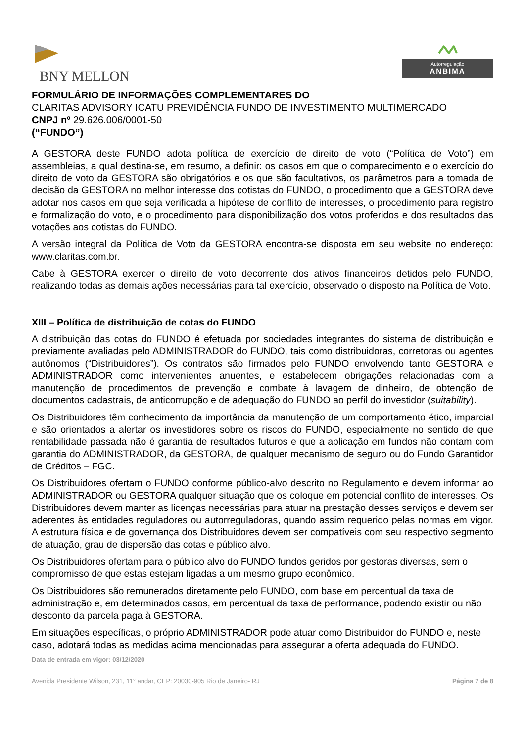BNY MELLON
Autorregulação
ANBIMA
FORMULÁRIO DE INFORMAÇÕES COMPLEMENTARES DO
CLARITAS ADVISORY ICATU PREVIDÊNCIA FUNDO DE INVESTIMENTO MULTIMERCADO
CNPJ nº 29.626.006/0001-50
(“FUNDO”)
A GESTORA deste FUNDO adota política de exercício de direito de voto (“Política de Voto”) em assembleias, a qual destina-se, em resumo, a definir: os casos em que o comparecimento e o exercício do direito de voto da GESTORA são obrigatórios e os que são facultativos, os parâmetros para a tomada de decisão da GESTORA no melhor interesse dos cotistas do FUNDO, o procedimento que a GESTORA deve adotar nos casos em que seja verificada a hipótese de conflito de interesses, o procedimento para registro e formalização do voto, e o procedimento para disponibilização dos votos proferidos e dos resultados das votações aos cotistas do FUNDO.
A versão integral da Política de Voto da GESTORA encontra-se disposta em seu website no endereço: www.claritas.com.br.
Cabe à GESTORA exercer o direito de voto decorrente dos ativos financeiros detidos pelo FUNDO, realizando todas as demais ações necessárias para tal exercício, observado o disposto na Política de Voto.
XIII – Política de distribuição de cotas do FUNDO
A distribuição das cotas do FUNDO é efetuada por sociedades integrantes do sistema de distribuição e previamente avaliadas pelo ADMINISTRADOR do FUNDO, tais como distribuidoras, corretoras ou agentes autônomos (“Distribuidores”). Os contratos são firmados pelo FUNDO envolvendo tanto GESTORA e ADMINISTRADOR como intervenientes anuentes, e estabelecem obrigações relacionadas com a manutenção de procedimentos de prevenção e combate à lavagem de dinheiro, de obtenção de documentos cadastrais, de anticorrupção e de adequação do FUNDO ao perfil do investidor (suitability).
Os Distribuidores têm conhecimento da importância da manutenção de um comportamento ético, imparcial e são orientados a alertar os investidores sobre os riscos do FUNDO, especialmente no sentido de que rentabilidade passada não é garantia de resultados futuros e que a aplicação em fundos não contam com garantia do ADMINISTRADOR, da GESTORA, de qualquer mecanismo de seguro ou do Fundo Garantidor de Créditos – FGC.
Os Distribuidores ofertam o FUNDO conforme público-alvo descrito no Regulamento e devem informar ao ADMINISTRADOR ou GESTORA qualquer situação que os coloque em potencial conflito de interesses. Os Distribuidores devem manter as licenças necessárias para atuar na prestação desses serviços e devem ser aderentes às entidades reguladores ou autorreguladoras, quando assim requerido pelas normas em vigor. A estrutura física e de governança dos Distribuidores devem ser compatíveis com seu respectivo segmento de atuação, grau de dispersão das cotas e público alvo.
Os Distribuidores ofertam para o público alvo do FUNDO fundos geridos por gestoras diversas, sem o compromisso de que estas estejam ligadas a um mesmo grupo econômico.
Os Distribuidores são remunerados diretamente pelo FUNDO, com base em percentual da taxa de administração e, em determinados casos, em percentual da taxa de performance, podendo existir ou não desconto da parcela paga à GESTORA.
Em situações específicas, o próprio ADMINISTRADOR pode atuar como Distribuidor do FUNDO e, neste caso, adotará todas as medidas acima mencionadas para assegurar a oferta adequada do FUNDO.
Data de entrada em vigor: 03/12/2020
Avenida Presidente Wilson, 231, 11° andar, CEP: 20030-905 Rio de Janeiro- RJ Página 7 de 8